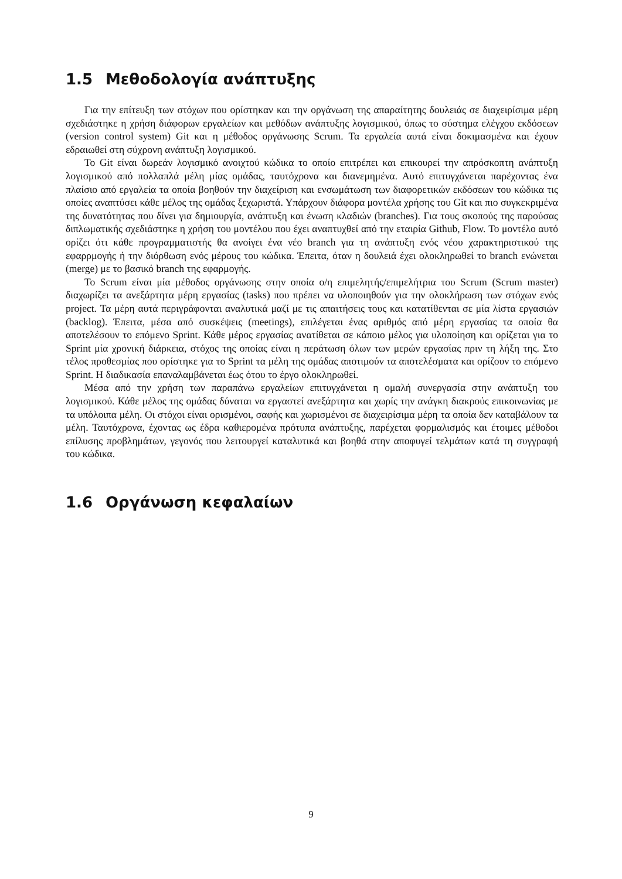1.5 Μεθοδολογία ανάπτυξης
Για την επίτευξη των στόχων που ορίστηκαν και την οργάνωση της απαραίτητης δουλειάς σε διαχειρίσιμα μέρη σχεδιάστηκε η χρήση διάφορων εργαλείων και μεθόδων ανάπτυξης λογισμικού, όπως το σύστημα ελέγχου εκδόσεων (version control system) Git και η μέθοδος οργάνωσης Scrum. Τα εργαλεία αυτά είναι δοκιμασμένα και έχουν εδραιωθεί στη σύχρονη ανάπτυξη λογισμικού.
Το Git είναι δωρεάν λογισμικό ανοιχτού κώδικα το οποίο επιτρέπει και επικουρεί την απρόσκοπτη ανάπτυξη λογισμικού από πολλαπλά μέλη μίας ομάδας, ταυτόχρονα και διανεμημένα. Αυτό επιτυγχάνεται παρέχοντας ένα πλαίσιο από εργαλεία τα οποία βοηθούν την διαχείριση και ενσωμάτωση των διαφορετικών εκδόσεων του κώδικα τις οποίες αναπτύσει κάθε μέλος της ομάδας ξεχωριστά. Υπάρχουν διάφορα μοντέλα χρήσης του Git και πιο συγκεκριμένα της δυνατότητας που δίνει για δημιουργία, ανάπτυξη και ένωση κλαδιών (branches). Για τους σκοπούς της παρούσας διπλωματικής σχεδιάστηκε η χρήση του μοντέλου που έχει αναπτυχθεί από την εταιρία Github, Flow. Το μοντέλο αυτό ορίζει ότι κάθε προγραμματιστής θα ανοίγει ένα νέο branch για τη ανάπτυξη ενός νέου χαρακτηριστικού της εφαρρμογής ή την διόρθωση ενός μέρους του κώδικα. Έπειτα, όταν η δουλειά έχει ολοκληρωθεί το branch ενώνεται (merge) με το βασικό branch της εφαρμογής.
Το Scrum είναι μία μέθοδος οργάνωσης στην οποία ο/η επιμελητής/επιμελήτρια του Scrum (Scrum master) διαχωρίζει τα ανεξάρτητα μέρη εργασίας (tasks) που πρέπει να υλοποιηθούν για την ολοκλήρωση των στόχων ενός project. Τα μέρη αυτά περιγράφονται αναλυτικά μαζί με τις απαιτήσεις τους και κατατίθενται σε μία λίστα εργασιών (backlog). Έπειτα, μέσα από συσκέψεις (meetings), επιλέγεται ένας αριθμός από μέρη εργασίας τα οποία θα αποτελέσουν το επόμενο Sprint. Κάθε μέρος εργασίας ανατίθεται σε κάποιο μέλος για υλοποίηση και ορίζεται για το Sprint μία χρονική διάρκεια, στόχος της οποίας είναι η περάτωση όλων των μερών εργασίας πριν τη λήξη της. Στο τέλος προθεσμίας που ορίστηκε για το Sprint τα μέλη της ομάδας αποτιμούν τα αποτελέσματα και ορίζουν το επόμενο Sprint. Η διαδικασία επαναλαμβάνεται έως ότου το έργο ολοκληρωθεί.
Μέσα από την χρήση των παραπάνω εργαλείων επιτυγχάνεται η ομαλή συνεργασία στην ανάπτυξη του λογισμικού. Κάθε μέλος της ομάδας δύναται να εργαστεί ανεξάρτητα και χωρίς την ανάγκη διακρούς επικοινωνίας με τα υπόλοιπα μέλη. Οι στόχοι είναι ορισμένοι, σαφής και χωρισμένοι σε διαχειρίσιμα μέρη τα οποία δεν καταβάλουν τα μέλη. Ταυτόχρονα, έχοντας ως έδρα καθιερομένα πρότυπα ανάπτυξης, παρέχεται φορμαλισμός και έτοιμες μέθοδοι επίλυσης προβλημάτων, γεγονός που λειτουργεί καταλυτικά και βοηθά στην αποφυγεί τελμάτων κατά τη συγγραφή του κώδικα.
1.6 Οργάνωση κεφαλαίων
9